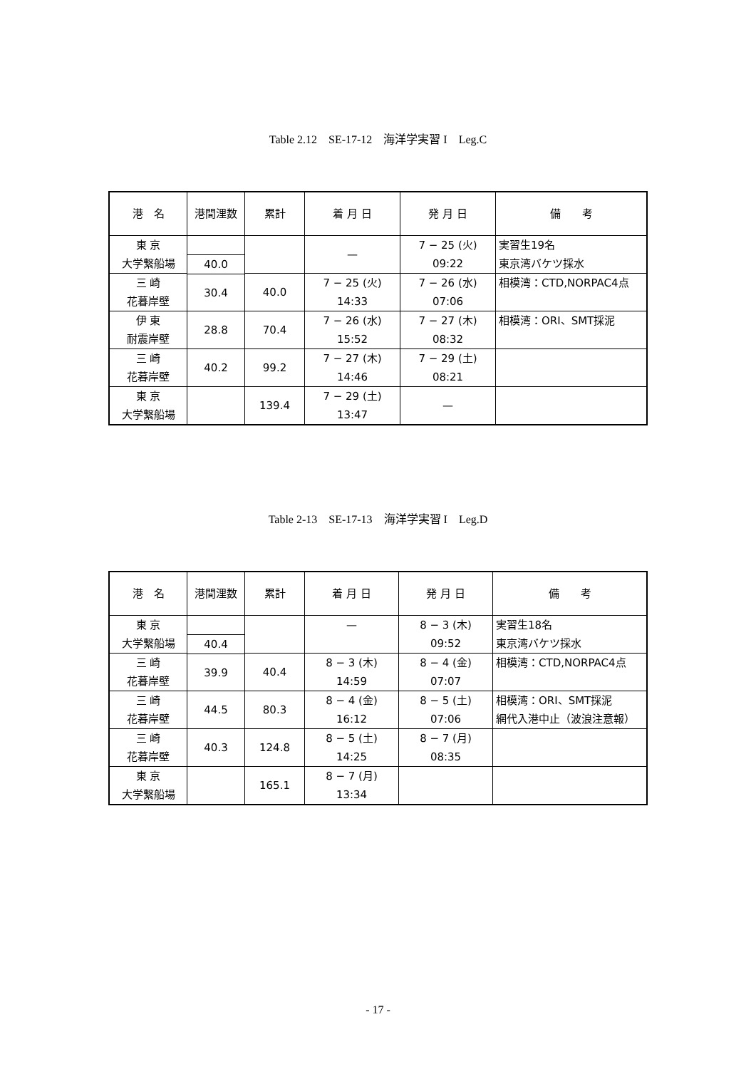Table 2.12　SE-17-12　海洋学実習 I　Leg.C
| 港 名 | 港間浬数 | 累計 | 着 月 日 | 発 月 日 | 備 考 |
| --- | --- | --- | --- | --- | --- |
| 東 京 大学繋船場 | | | — | 7 − 25 (火) 09:22 | 実習生19名 東京湾バケツ採水 |
| | 40.0 | | | | |
| 三 崎 花暮岸壁 | | 40.0 | 7 − 25 (火) 14:33 | 7 − 26 (水) 07:06 | 相模湾：CTD,NORPAC4点 |
| | 30.4 | | | | |
| 伊 東 耐震岸壁 | | 70.4 | 7 − 26 (水) 15:52 | 7 − 27 (木) 08:32 | 相模湾：ORI、SMT採泥 |
| | 28.8 | | | | |
| 三 崎 花暮岸壁 | | 99.2 | 7 − 27 (木) 14:46 | 7 − 29 (土) 08:21 | |
| | 40.2 | | | | |
| 東 京 大学繋船場 | | 139.4 | 7 − 29 (土) 13:47 | — | |
Table 2-13　SE-17-13　海洋学実習 I　Leg.D
| 港 名 | 港間浬数 | 累計 | 着 月 日 | 発 月 日 | 備 考 |
| --- | --- | --- | --- | --- | --- |
| 東 京 大学繋船場 | | | — | 8 − 3 (木) 09:52 | 実習生18名 東京湾バケツ採水 |
| | 40.4 | | | | |
| 三 崎 花暮岸壁 | | 40.4 | 8 − 3 (木) 14:59 | 8 − 4 (金) 07:07 | 相模湾：CTD,NORPAC4点 |
| | 39.9 | | | | |
| 三 崎 花暮岸壁 | | 80.3 | 8 − 4 (金) 16:12 | 8 − 5 (土) 07:06 | 相模湾：ORI、SMT採泥 網代入港中止（波浪注意報） |
| | 44.5 | | | | |
| 三 崎 花暮岸壁 | | 124.8 | 8 − 5 (土) 14:25 | 8 − 7 (月) 08:35 | |
| | 40.3 | | | | |
| 東 京 大学繋船場 | | 165.1 | 8 − 7 (月) 13:34 | | |
- 17 -